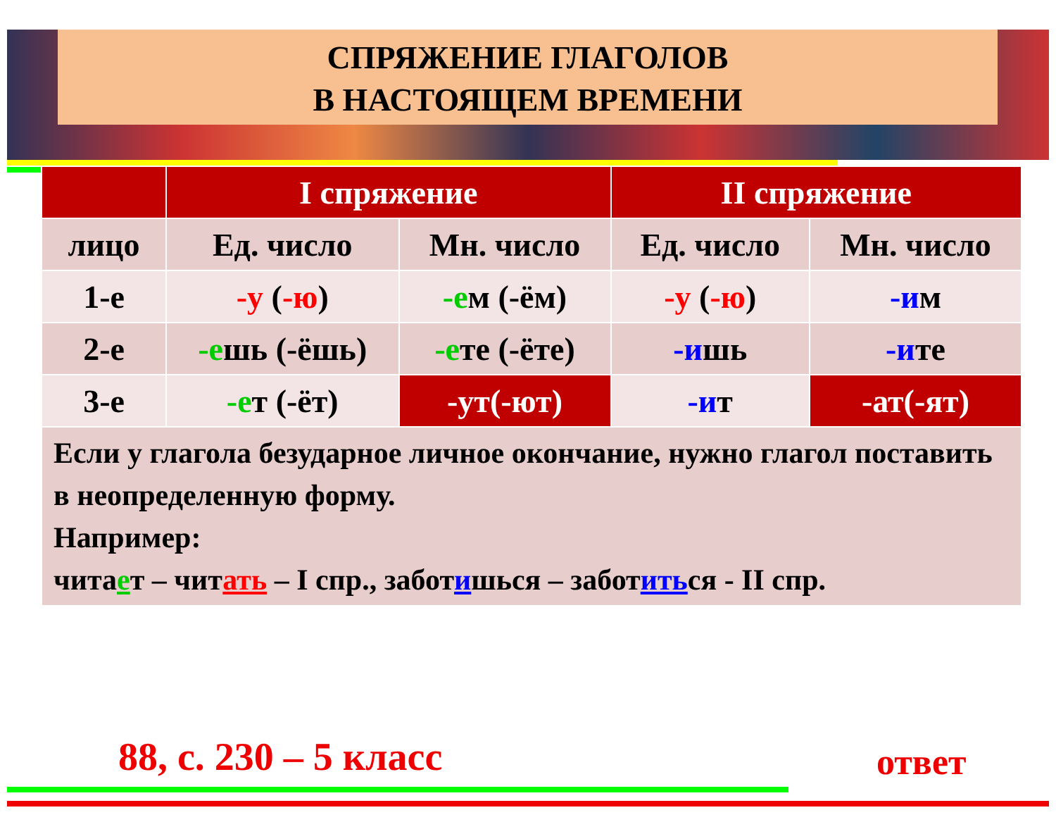СПРЯЖЕНИЕ ГЛАГОЛОВ
В НАСТОЯЩЕМ ВРЕМЕНИ
| | I спряжение | | II спряжение | |
| --- | --- | --- | --- | --- |
| лицо | Ед. число | Мн. число | Ед. число | Мн. число |
| 1-е | -у ( -ю ) | -е м (-ём) | -у ( -ю ) | -и м |
| 2-е | -е шь (-ёшь) | -е те (-ёте) | -и шь | -и те |
| 3-е | -е т (-ёт) | -ут(-ют) | -и т | -ат(-ят) |
| Если у глагола безударное личное окончание, нужно глагол поставить в неопределенную форму. Например: чита е т – чит ать – I спр., забот и шься – забот ить ся - II спр. | | | | |
88, с. 230 – 5 класс ответ